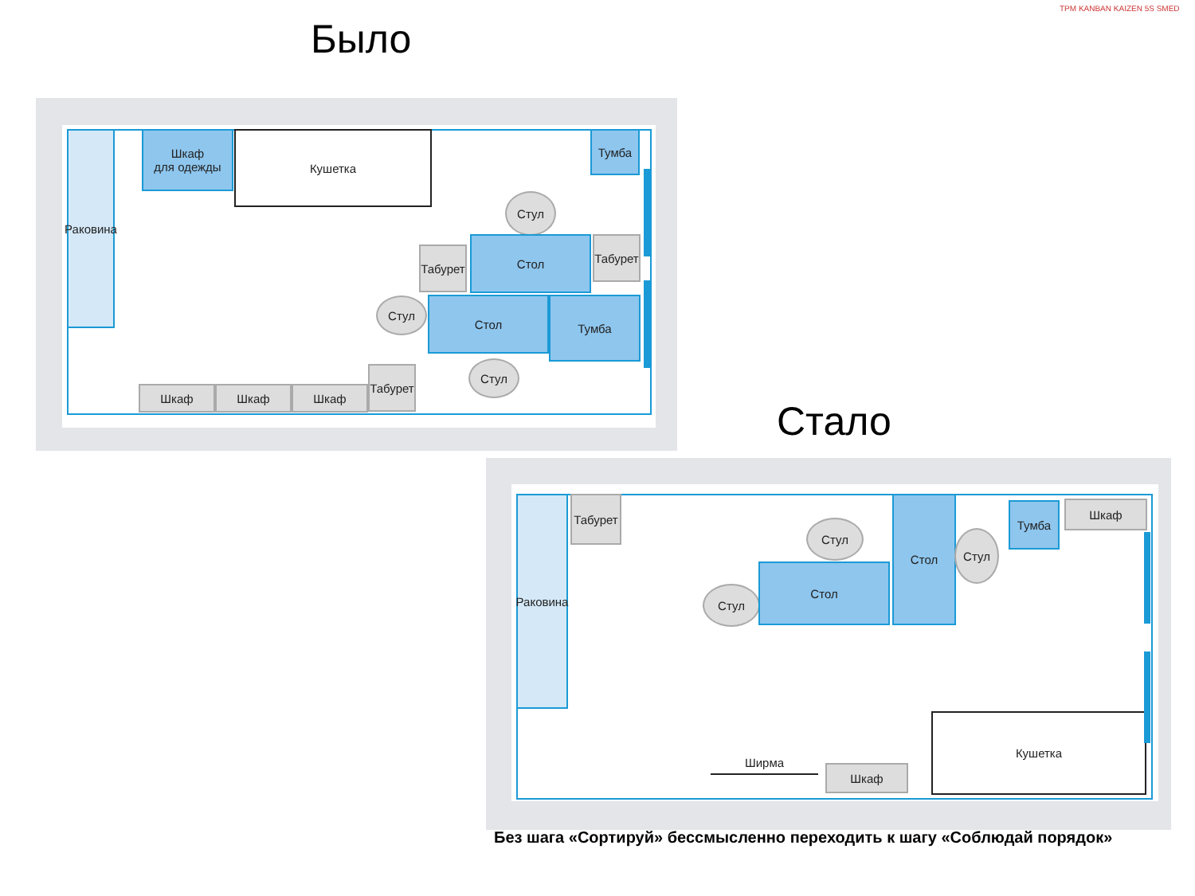Было
TPM KANBAN KAIZEN 5S SMED
Раковина
Шкаф
для одежды
Кушетка Тумба
Стул
Табурет
Стол
Табурет
Стул Стол Тумба
Стул
Шкаф Шкаф Шкаф
Табурет
Стало
Раковина
Табурет
Стул
Стул
Стол
Стол
Стул
Тумба Шкаф
Ширма
Шкаф
Кушетка
Без шага «Сортируй» бессмысленно переходить к шагу «Соблюдай порядок»